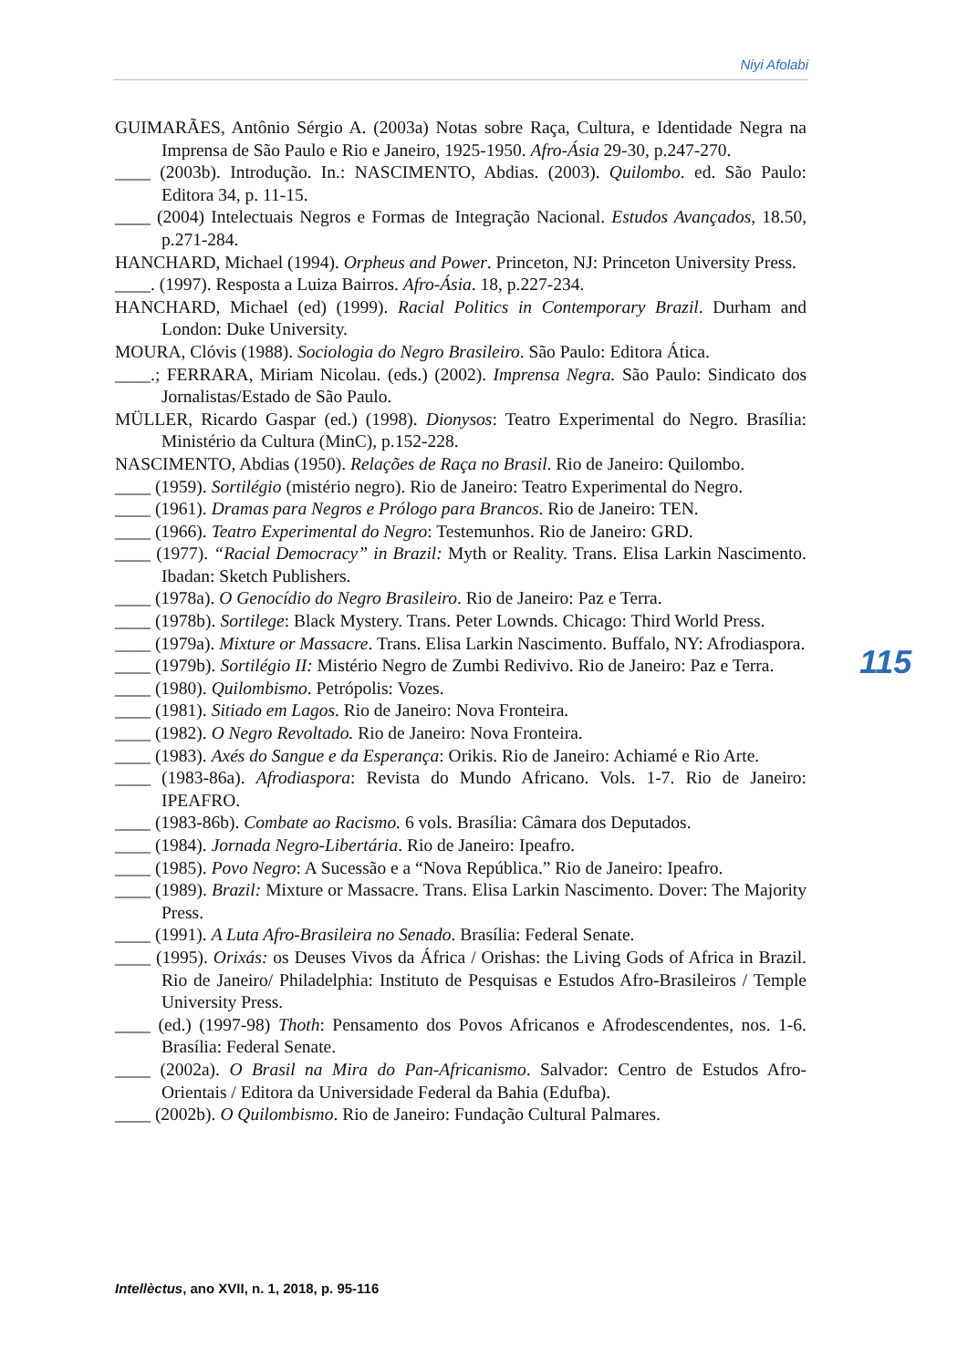Niyi Afolabi
GUIMARÃES, Antônio Sérgio A. (2003a) Notas sobre Raça, Cultura, e Identidade Negra na Imprensa de São Paulo e Rio e Janeiro, 1925-1950. Afro-Ásia 29-30, p.247-270.
____ (2003b). Introdução. In.: NASCIMENTO, Abdias. (2003). Quilombo. ed. São Paulo: Editora 34, p. 11-15.
____ (2004) Intelectuais Negros e Formas de Integração Nacional. Estudos Avançados, 18.50, p.271-284.
HANCHARD, Michael (1994). Orpheus and Power. Princeton, NJ: Princeton University Press.
____. (1997). Resposta a Luiza Bairros. Afro-Ásia. 18, p.227-234.
HANCHARD, Michael (ed) (1999). Racial Politics in Contemporary Brazil. Durham and London: Duke University.
MOURA, Clóvis (1988). Sociologia do Negro Brasileiro. São Paulo: Editora Ática.
____.; FERRARA, Miriam Nicolau. (eds.) (2002). Imprensa Negra. São Paulo: Sindicato dos Jornalistas/Estado de São Paulo.
MÜLLER, Ricardo Gaspar (ed.) (1998). Dionysos: Teatro Experimental do Negro. Brasília: Ministério da Cultura (MinC), p.152-228.
NASCIMENTO, Abdias (1950). Relações de Raça no Brasil. Rio de Janeiro: Quilombo.
____ (1959). Sortilégio (mistério negro). Rio de Janeiro: Teatro Experimental do Negro.
____ (1961). Dramas para Negros e Prólogo para Brancos. Rio de Janeiro: TEN.
____ (1966). Teatro Experimental do Negro: Testemunhos. Rio de Janeiro: GRD.
____ (1977). “Racial Democracy” in Brazil: Myth or Reality. Trans. Elisa Larkin Nascimento. Ibadan: Sketch Publishers.
____ (1978a). O Genocídio do Negro Brasileiro. Rio de Janeiro: Paz e Terra.
____ (1978b). Sortilege: Black Mystery. Trans. Peter Lownds. Chicago: Third World Press.
____ (1979a). Mixture or Massacre. Trans. Elisa Larkin Nascimento. Buffalo, NY: Afrodiaspora.
____ (1979b). Sortilégio II: Mistério Negro de Zumbi Redivivo. Rio de Janeiro: Paz e Terra.
____ (1980). Quilombismo. Petrópolis: Vozes.
____ (1981). Sitiado em Lagos. Rio de Janeiro: Nova Fronteira.
____ (1982). O Negro Revoltado. Rio de Janeiro: Nova Fronteira.
____ (1983). Axés do Sangue e da Esperança: Orikis. Rio de Janeiro: Achiamé e Rio Arte.
____ (1983-86a). Afrodiaspora: Revista do Mundo Africano. Vols. 1-7. Rio de Janeiro: IPEAFRO.
____ (1983-86b). Combate ao Racismo. 6 vols. Brasília: Câmara dos Deputados.
____ (1984). Jornada Negro-Libertária. Rio de Janeiro: Ipeafro.
____ (1985). Povo Negro: A Sucessão e a “Nova República.” Rio de Janeiro: Ipeafro.
____ (1989). Brazil: Mixture or Massacre. Trans. Elisa Larkin Nascimento. Dover: The Majority Press.
____ (1991). A Luta Afro-Brasileira no Senado. Brasília: Federal Senate.
____ (1995). Orixás: os Deuses Vivos da África / Orishas: the Living Gods of Africa in Brazil. Rio de Janeiro/ Philadelphia: Instituto de Pesquisas e Estudos Afro-Brasileiros / Temple University Press.
____ (ed.) (1997-98) Thoth: Pensamento dos Povos Africanos e Afrodescendentes, nos. 1-6. Brasília: Federal Senate.
____ (2002a). O Brasil na Mira do Pan-Africanismo. Salvador: Centro de Estudos Afro-Orientais / Editora da Universidade Federal da Bahia (Edufba).
____ (2002b). O Quilombismo. Rio de Janeiro: Fundação Cultural Palmares.
115
Intellèctus, ano XVII, n. 1, 2018, p. 95-116